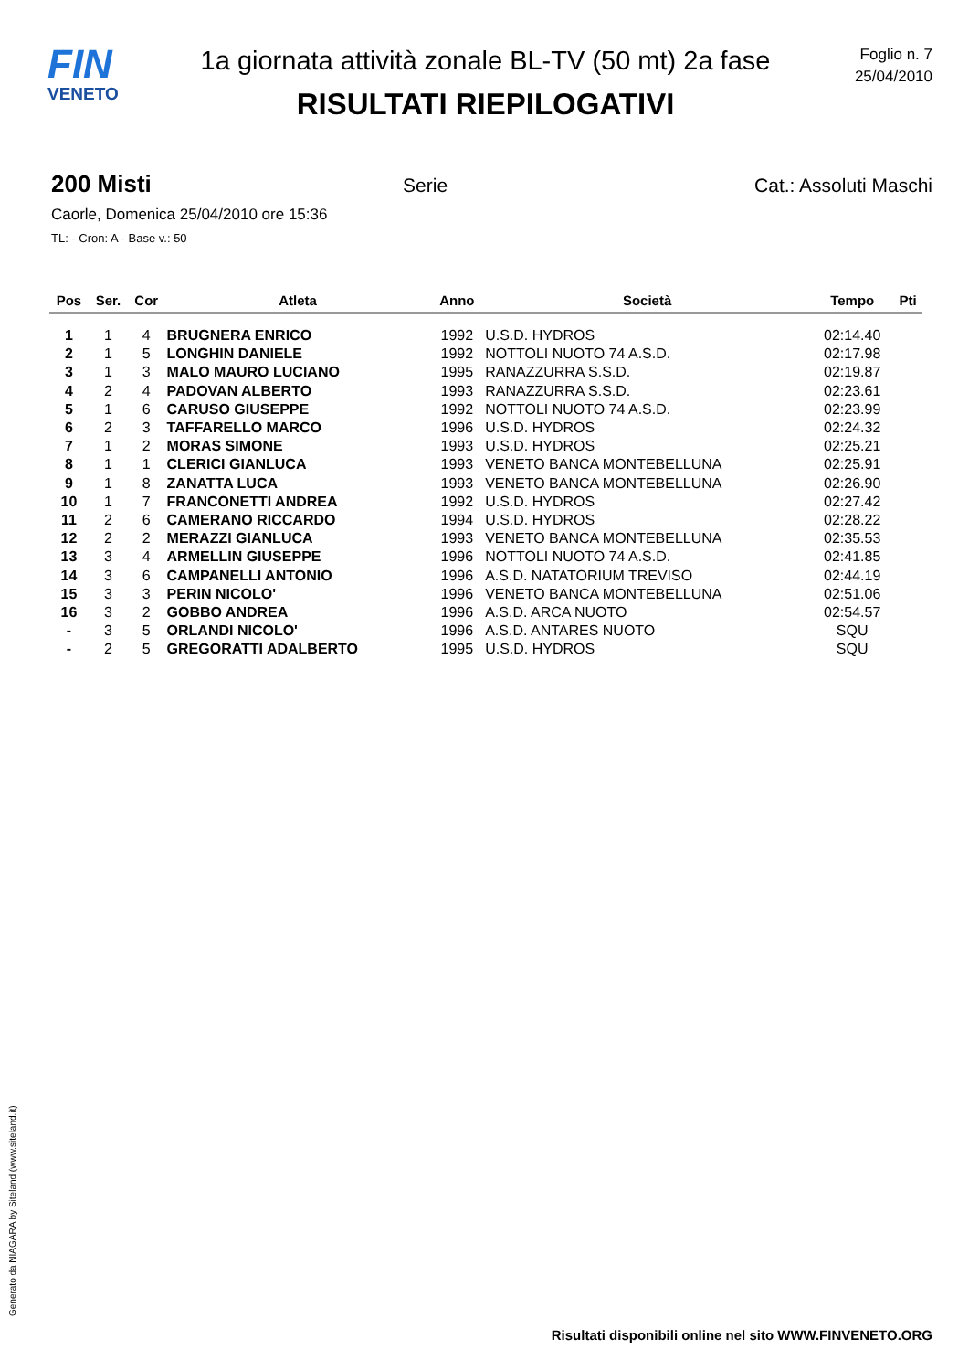FIN
VENETO
1a giornata attività zonale BL-TV (50 mt) 2a fase
RISULTATI RIEPILOGATIVI
Foglio n. 7
25/04/2010
200 Misti Serie Cat.: Assoluti Maschi
Caorle, Domenica 25/04/2010 ore 15:36
TL: - Cron: A - Base v.: 50
| Pos | Ser. | Cor | Atleta | Anno | Società | Tempo | Pti |
| --- | --- | --- | --- | --- | --- | --- | --- |
| 1 | 1 | 4 | BRUGNERA ENRICO | 1992 | U.S.D. HYDROS | 02:14.40 | |
| 2 | 1 | 5 | LONGHIN DANIELE | 1992 | NOTTOLI NUOTO 74 A.S.D. | 02:17.98 | |
| 3 | 1 | 3 | MALO MAURO LUCIANO | 1995 | RANAZZURRA S.S.D. | 02:19.87 | |
| 4 | 2 | 4 | PADOVAN ALBERTO | 1993 | RANAZZURRA S.S.D. | 02:23.61 | |
| 5 | 1 | 6 | CARUSO GIUSEPPE | 1992 | NOTTOLI NUOTO 74 A.S.D. | 02:23.99 | |
| 6 | 2 | 3 | TAFFARELLO MARCO | 1996 | U.S.D. HYDROS | 02:24.32 | |
| 7 | 1 | 2 | MORAS SIMONE | 1993 | U.S.D. HYDROS | 02:25.21 | |
| 8 | 1 | 1 | CLERICI GIANLUCA | 1993 | VENETO BANCA MONTEBELLUNA | 02:25.91 | |
| 9 | 1 | 8 | ZANATTA LUCA | 1993 | VENETO BANCA MONTEBELLUNA | 02:26.90 | |
| 10 | 1 | 7 | FRANCONETTI ANDREA | 1992 | U.S.D. HYDROS | 02:27.42 | |
| 11 | 2 | 6 | CAMERANO RICCARDO | 1994 | U.S.D. HYDROS | 02:28.22 | |
| 12 | 2 | 2 | MERAZZI GIANLUCA | 1993 | VENETO BANCA MONTEBELLUNA | 02:35.53 | |
| 13 | 3 | 4 | ARMELLIN GIUSEPPE | 1996 | NOTTOLI NUOTO 74 A.S.D. | 02:41.85 | |
| 14 | 3 | 6 | CAMPANELLI ANTONIO | 1996 | A.S.D. NATATORIUM TREVISO | 02:44.19 | |
| 15 | 3 | 3 | PERIN NICOLO' | 1996 | VENETO BANCA MONTEBELLUNA | 02:51.06 | |
| 16 | 3 | 2 | GOBBO ANDREA | 1996 | A.S.D. ARCA NUOTO | 02:54.57 | |
| - | 3 | 5 | ORLANDI NICOLO' | 1996 | A.S.D. ANTARES NUOTO | SQU | |
| - | 2 | 5 | GREGORATTI ADALBERTO | 1995 | U.S.D. HYDROS | SQU | |
Generato da NIAGARA by Siteland (www.siteland.it)
Risultati disponibili online nel sito WWW.FINVENETO.ORG